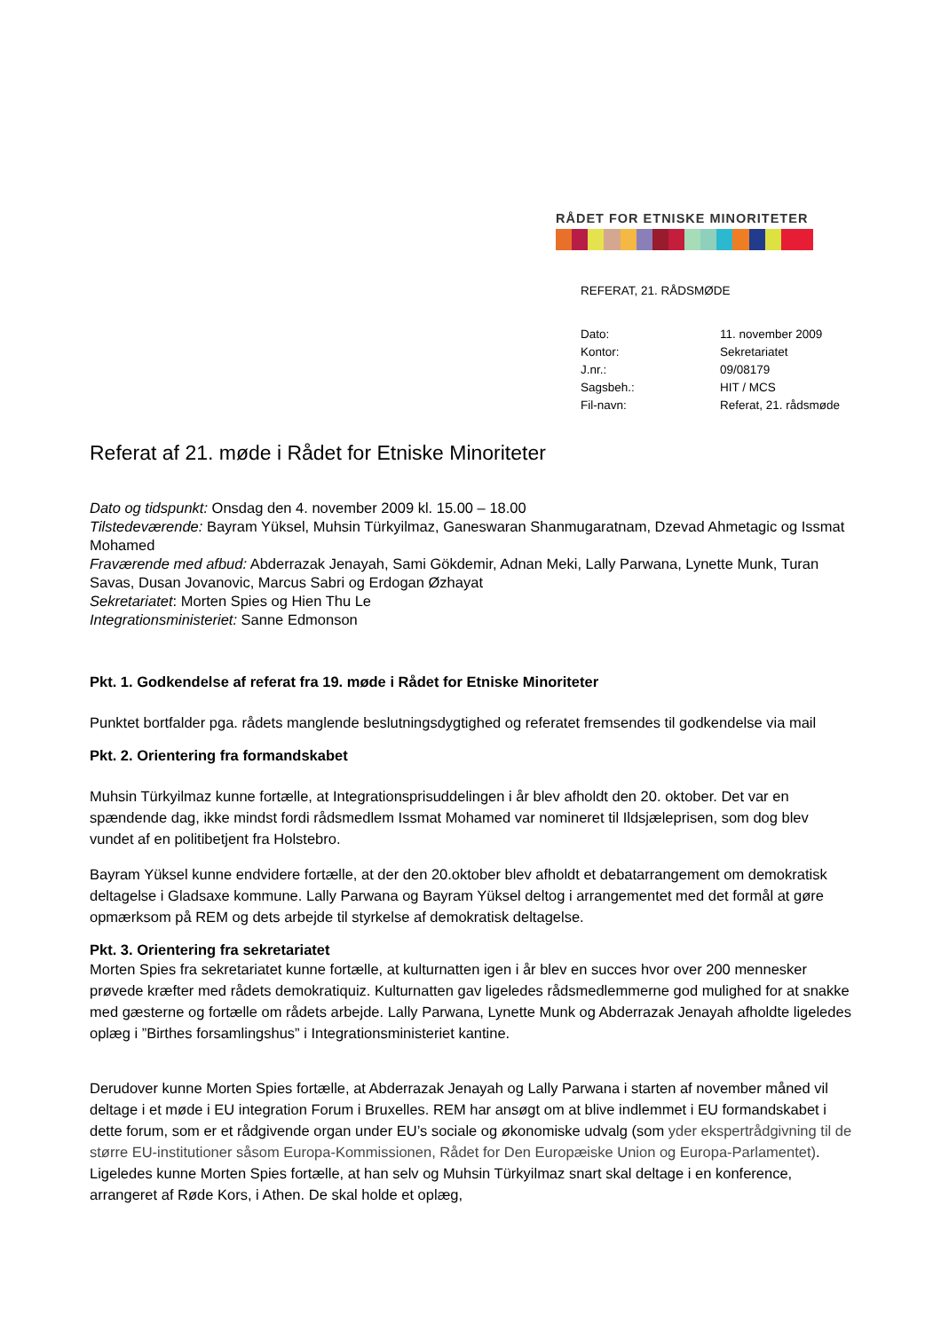RÅDET FOR ETNISKE MINORITETER
REFERAT, 21. RÅDSMØDE
| Dato: | 11. november 2009 |
| Kontor: | Sekretariatet |
| J.nr.: | 09/08179 |
| Sagsbeh.: | HIT / MCS |
| Fil-navn: | Referat, 21. rådsmøde |
Referat af 21. møde i Rådet for Etniske Minoriteter
Dato og tidspunkt: Onsdag den 4. november 2009 kl. 15.00 – 18.00
Tilstedeværende: Bayram Yüksel, Muhsin Türkyilmaz, Ganeswaran Shanmugaratnam, Dzevad Ahmetagic og Issmat Mohamed
Fraværende med afbud: Abderrazak Jenayah, Sami Gökdemir, Adnan Meki, Lally Parwana, Lynette Munk, Turan Savas, Dusan Jovanovic, Marcus Sabri og Erdogan Øzhayat
Sekretariatet: Morten Spies og Hien Thu Le
Integrationsministeriet: Sanne Edmonson
Pkt. 1. Godkendelse af referat fra 19. møde i Rådet for Etniske Minoriteter
Punktet bortfalder pga. rådets manglende beslutningsdygtighed og referatet fremsendes til godkendelse via mail
Pkt. 2. Orientering fra formandskabet
Muhsin Türkyilmaz kunne fortælle, at Integrationsprisuddelingen i år blev afholdt den 20. oktober. Det var en spændende dag, ikke mindst fordi rådsmedlem Issmat Mohamed var nomineret til Ildsjæleprisen, som dog blev vundet af en politibetjent fra Holstebro.
Bayram Yüksel kunne endvidere fortælle, at der den 20.oktober blev afholdt et debatarrangement om demokratisk deltagelse i Gladsaxe kommune. Lally Parwana og Bayram Yüksel deltog i arrangementet med det formål at gøre opmærksom på REM og dets arbejde til styrkelse af demokratisk deltagelse.
Pkt. 3. Orientering fra sekretariatet
Morten Spies fra sekretariatet kunne fortælle, at kulturnatten igen i år blev en succes hvor over 200 mennesker prøvede kræfter med rådets demokratiquiz. Kulturnatten gav ligeledes rådsmedlemmerne god mulighed for at snakke med gæsterne og fortælle om rådets arbejde. Lally Parwana, Lynette Munk og Abderrazak Jenayah afholdte ligeledes oplæg i ”Birthes forsamlingshus” i Integrationsministeriet kantine.
Derudover kunne Morten Spies fortælle, at Abderrazak Jenayah og Lally Parwana i starten af november måned vil deltage i et møde i EU integration Forum i Bruxelles. REM har ansøgt om at blive indlemmet i EU formandskabet i dette forum, som er et rådgivende organ under EU’s sociale og økonomiske udvalg (som yder ekspertrådgivning til de større EU-institutioner såsom Europa-Kommissionen, Rådet for Den Europæiske Union og Europa-Parlamentet). Ligeledes kunne Morten Spies fortælle, at han selv og Muhsin Türkyilmaz snart skal deltage i en konference, arrangeret af Røde Kors, i Athen. De skal holde et oplæg,